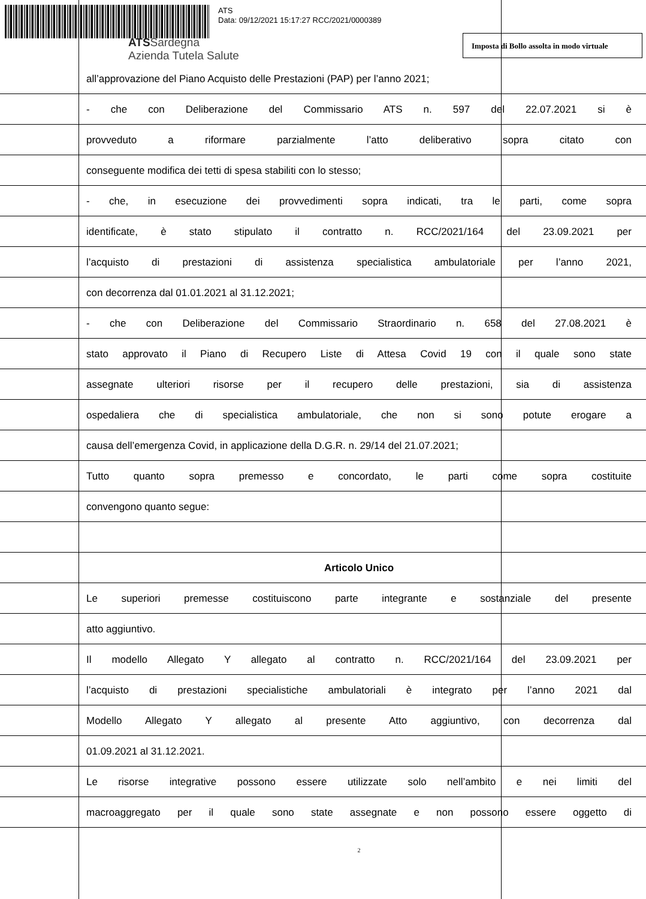ATS
Data: 09/12/2021 15:17:27 RCC/2021/0000389
ATSSardegna
Azienda Tutela Salute
Imposta di Bollo assolta in modo virtuale
all’approvazione del Piano Acquisto delle Prestazioni (PAP) per l’anno 2021;
- che con Deliberazione del Commissario ATS n. 597 del 22.07.2021 si è
provveduto a riformare parzialmente l’atto deliberativo sopra citato con
conseguente modifica dei tetti di spesa stabiliti con lo stesso;
- che, in esecuzione dei provvedimenti sopra indicati, tra le parti, come sopra
identificate, è stato stipulato il contratto n. RCC/2021/164 del 23.09.2021 per
l’acquisto di prestazioni di assistenza specialistica ambulatoriale per l’anno 2021,
con decorrenza dal 01.01.2021 al 31.12.2021;
- che con Deliberazione del Commissario Straordinario n. 658 del 27.08.2021 è
stato approvato il Piano di Recupero Liste di Attesa Covid 19 con il quale sono state
assegnate ulteriori risorse per il recupero delle prestazioni, sia di assistenza
ospedaliera che di specialistica ambulatoriale, che non si sono potute erogare a
causa dell’emergenza Covid, in applicazione della D.G.R. n. 29/14 del 21.07.2021;
Tutto quanto sopra premesso e concordato, le parti come sopra costituite
convengono quanto segue:
Articolo Unico
Le superiori premesse costituiscono parte integrante e sostanziale del presente
atto aggiuntivo.
Il modello Allegato Y allegato al contratto n. RCC/2021/164 del 23.09.2021 per
l’acquisto di prestazioni specialistiche ambulatoriali è integrato per l’anno 2021 dal
Modello Allegato Y allegato al presente Atto aggiuntivo, con decorrenza dal
01.09.2021 al 31.12.2021.
Le risorse integrative possono essere utilizzate solo nell’ambito e nei limiti del
macroaggregato per il quale sono state assegnate e non possono essere oggetto di
2